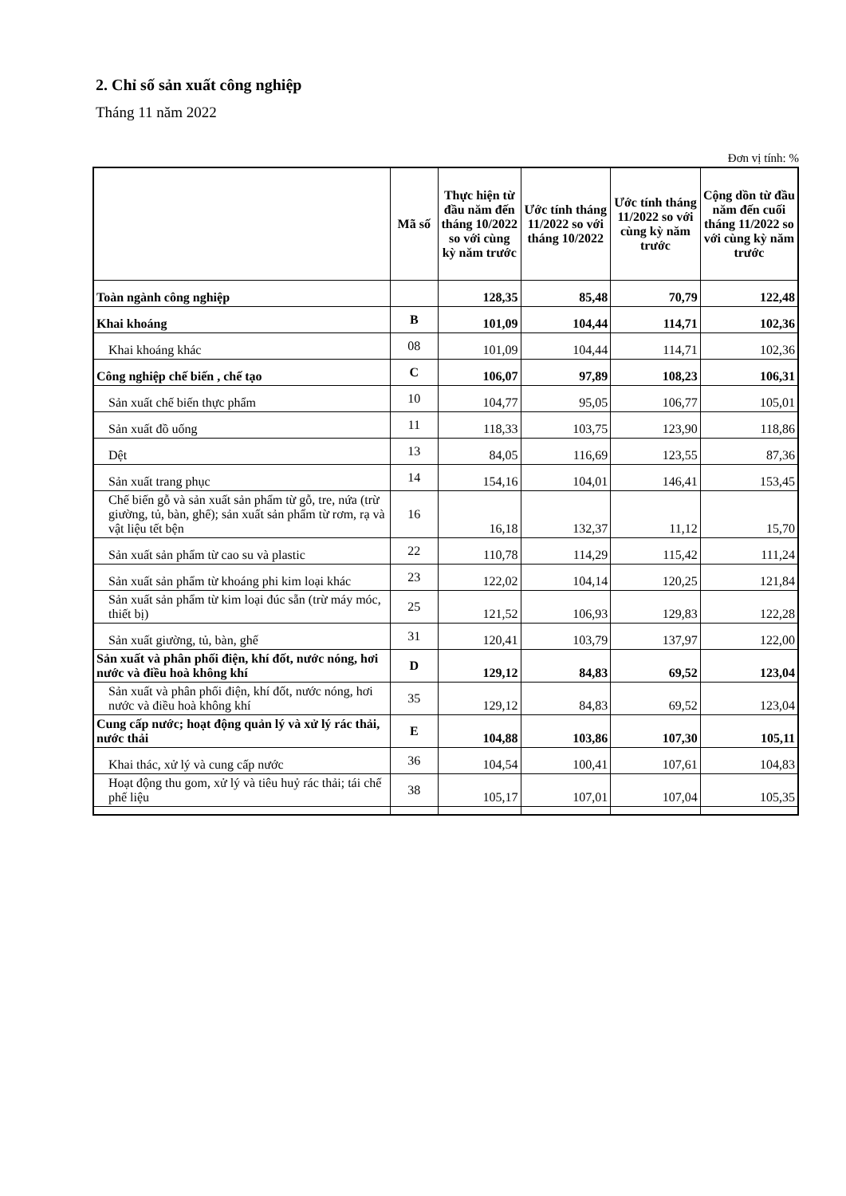2. Chỉ số sản xuất công nghiệp
Tháng 11 năm 2022
Đơn vị tính: %
| | Mã số | Thực hiện từ đầu năm đến tháng 10/2022 so với cùng kỳ năm trước | Ước tính tháng 11/2022 so với tháng 10/2022 | Ước tính tháng 11/2022 so với cùng kỳ năm trước | Cộng dồn từ đầu năm đến cuối tháng 11/2022 so với cùng kỳ năm trước |
| --- | --- | --- | --- | --- | --- |
| Toàn ngành công nghiệp | | 128,35 | 85,48 | 70,79 | 122,48 |
| Khai khoáng | B | 101,09 | 104,44 | 114,71 | 102,36 |
| Khai khoáng khác | 08 | 101,09 | 104,44 | 114,71 | 102,36 |
| Công nghiệp chế biến , chế tạo | C | 106,07 | 97,89 | 108,23 | 106,31 |
| Sản xuất chế biến thực phẩm | 10 | 104,77 | 95,05 | 106,77 | 105,01 |
| Sản xuất đồ uống | 11 | 118,33 | 103,75 | 123,90 | 118,86 |
| Dệt | 13 | 84,05 | 116,69 | 123,55 | 87,36 |
| Sản xuất trang phục | 14 | 154,16 | 104,01 | 146,41 | 153,45 |
| Chế biến gỗ và sản xuất sản phẩm từ gỗ, tre, nứa (trừ giường, tủ, bàn, ghế); sản xuất sản phẩm từ rơm, rạ và vật liệu tết bện | 16 | 16,18 | 132,37 | 11,12 | 15,70 |
| Sản xuất sản phẩm từ cao su và plastic | 22 | 110,78 | 114,29 | 115,42 | 111,24 |
| Sản xuất sản phẩm từ khoáng phi kim loại khác | 23 | 122,02 | 104,14 | 120,25 | 121,84 |
| Sản xuất sản phẩm từ kim loại đúc sẵn (trừ máy móc, thiết bị) | 25 | 121,52 | 106,93 | 129,83 | 122,28 |
| Sản xuất giường, tủ, bàn, ghế | 31 | 120,41 | 103,79 | 137,97 | 122,00 |
| Sản xuất và phân phối điện, khí đốt, nước nóng, hơi nước và điều hoà không khí | D | 129,12 | 84,83 | 69,52 | 123,04 |
| Sản xuất và phân phối điện, khí đốt, nước nóng, hơi nước và điều hoà không khí | 35 | 129,12 | 84,83 | 69,52 | 123,04 |
| Cung cấp nước; hoạt động quản lý và xử lý rác thải, nước thải | E | 104,88 | 103,86 | 107,30 | 105,11 |
| Khai thác, xử lý và cung cấp nước | 36 | 104,54 | 100,41 | 107,61 | 104,83 |
| Hoạt động thu gom, xử lý và tiêu huỷ rác thải; tái chế phế liệu | 38 | 105,17 | 107,01 | 107,04 | 105,35 |